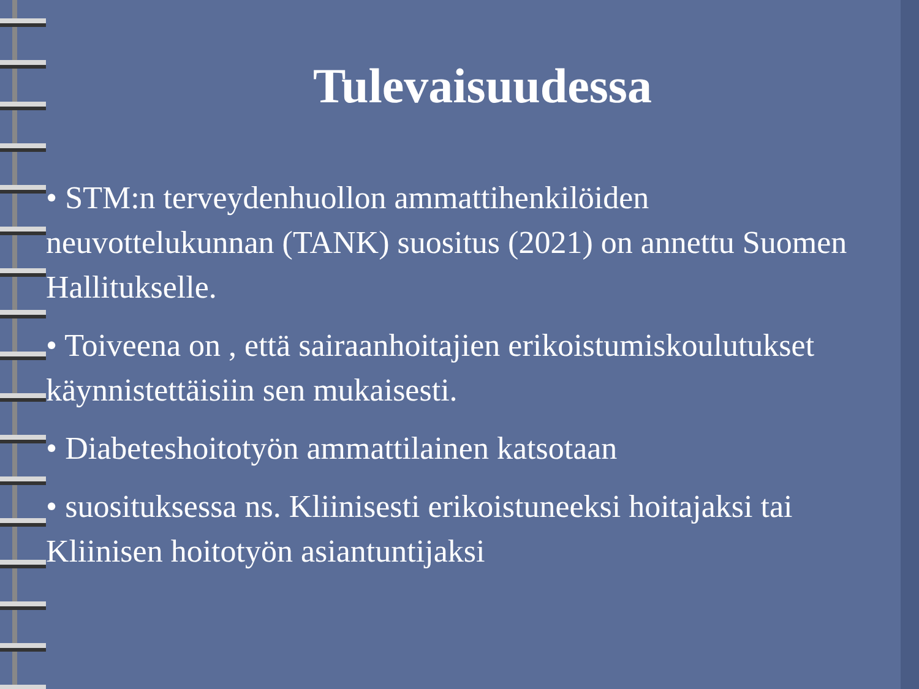Tulevaisuudessa
• STM:n terveydenhuollon ammattihenkilöiden neuvottelukunnan (TANK) suositus (2021) on annettu Suomen Hallitukselle.
• Toiveena on , että sairaanhoitajien erikoistumiskoulutukset käynnistettäisiin sen mukaisesti.
• Diabeteshoitotyön ammattilainen katsotaan
• suosituksessa ns. Kliinisesti erikoistuneeksi hoitajaksi tai Kliinisen hoitotyön asiantuntijaksi